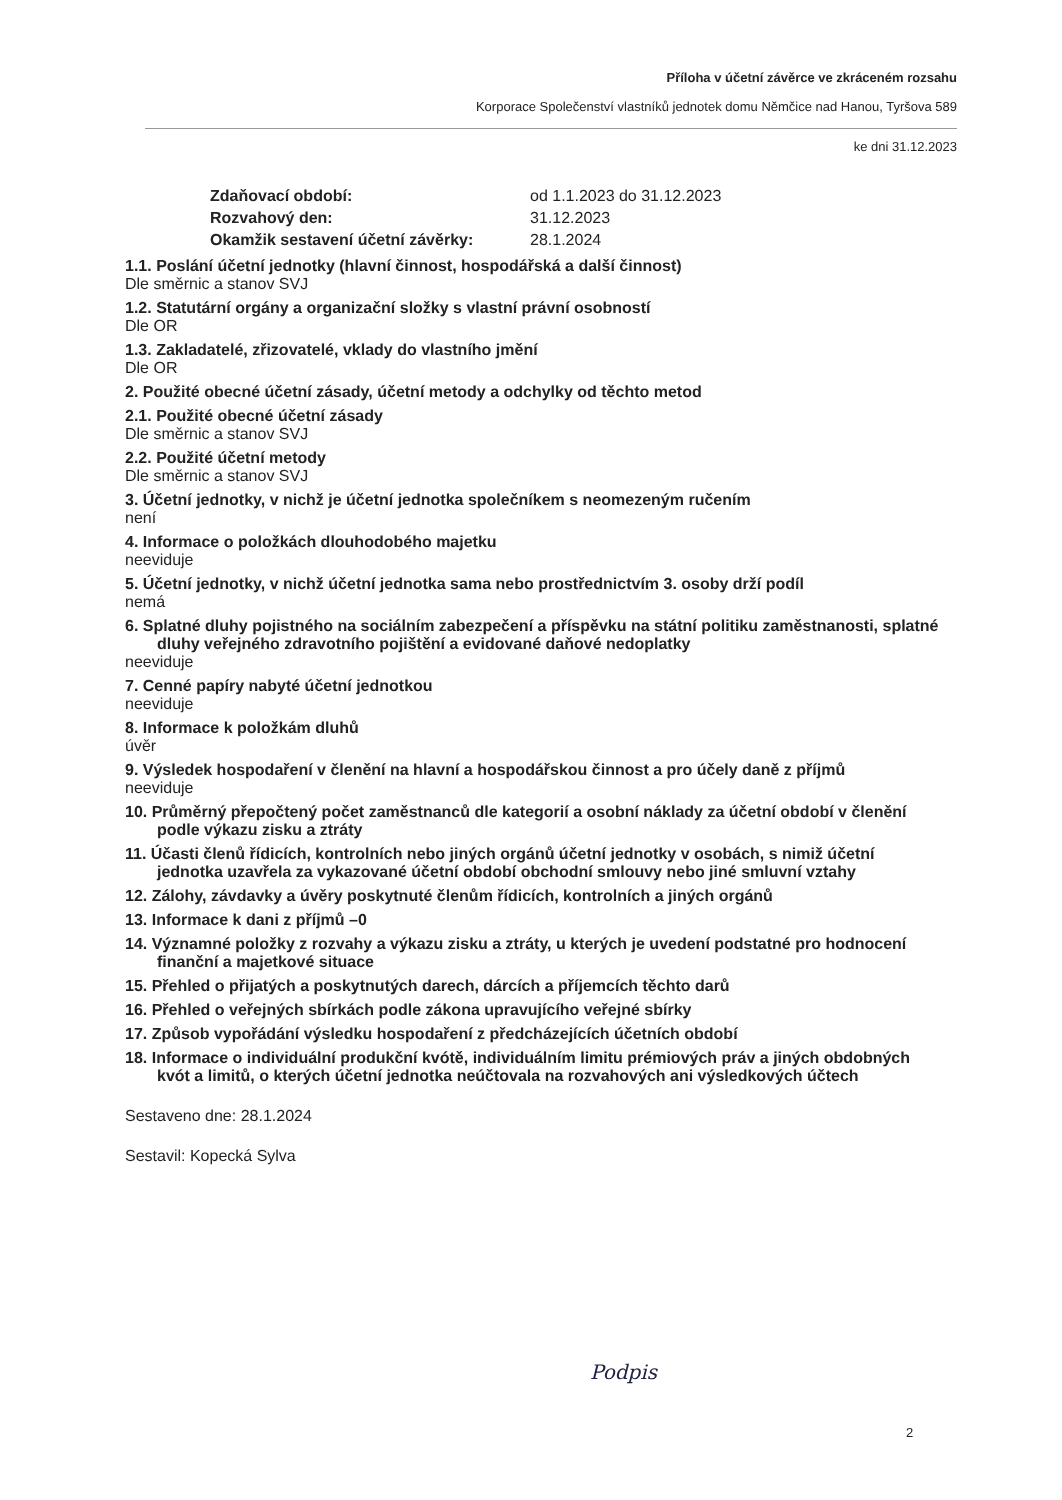Příloha v účetní závěrce ve zkráceném rozsahu
Korporace Společenství vlastníků jednotek domu Němčice nad Hanou, Tyršova 589
ke dni 31.12.2023
Zdaňovací období: od 1.1.2023 do 31.12.2023 Rozvahový den: 31.12.2023 Okamžik sestavení účetní závěrky: 28.1.2024
1.1. Poslání účetní jednotky (hlavní činnost, hospodářská a další činnost)
Dle směrnic a stanov SVJ
1.2. Statutární orgány a organizační složky s vlastní právní osobností
Dle OR
1.3. Zakladatelé, zřizovatelé, vklady do vlastního jmění
Dle OR
2. Použité obecné účetní zásady, účetní metody a odchylky od těchto metod
2.1. Použité obecné účetní zásady
Dle směrnic a stanov SVJ
2.2. Použité účetní metody
Dle směrnic a stanov SVJ
3. Účetní jednotky, v nichž je účetní jednotka společníkem s neomezeným ručením
není
4. Informace o položkách dlouhodobého majetku
neeviduje
5. Účetní jednotky, v nichž účetní jednotka sama nebo prostřednictvím 3. osoby drží podíl
nemá
6. Splatné dluhy pojistného na sociálním zabezpečení a příspěvku na státní politiku zaměstnanosti, splatné dluhy veřejného zdravotního pojištění a evidované daňové nedoplatky
neeviduje
7. Cenné papíry nabyté účetní jednotkou
neeviduje
8. Informace k položkám dluhů
úvěr
9. Výsledek hospodaření v členění na hlavní a hospodářskou činnost a pro účely daně z příjmů
neeviduje
10. Průměrný přepočtený počet zaměstnanců dle kategorií a osobní náklady za účetní období v členění podle výkazu zisku a ztráty
11. Účasti členů řídicích, kontrolních nebo jiných orgánů účetní jednotky v osobách, s nimiž účetní jednotka uzavřela za vykazované účetní období obchodní smlouvy nebo jiné smluvní vztahy
12. Zálohy, závdavky a úvěry poskytnuté členům řídicích, kontrolních a jiných orgánů
13. Informace k dani z příjmů –0
14. Významné položky z rozvahy a výkazu zisku a ztráty, u kterých je uvedení podstatné pro hodnocení finanční a majetkové situace
15. Přehled o přijatých a poskytnutých darech, dárcích a příjemcích těchto darů
16. Přehled o veřejných sbírkách podle zákona upravujícího veřejné sbírky
17. Způsob vypořádání výsledku hospodaření z předcházejících účetních období
18. Informace o individuální produkční kvótě, individuálním limitu prémiových práv a jiných obdobných kvót a limitů, o kterých účetní jednotka neúčtovala na rozvahových ani výsledkových účtech
Sestaveno dne: 28.1.2024
Sestavil: Kopecká Sylva
Podpis
2